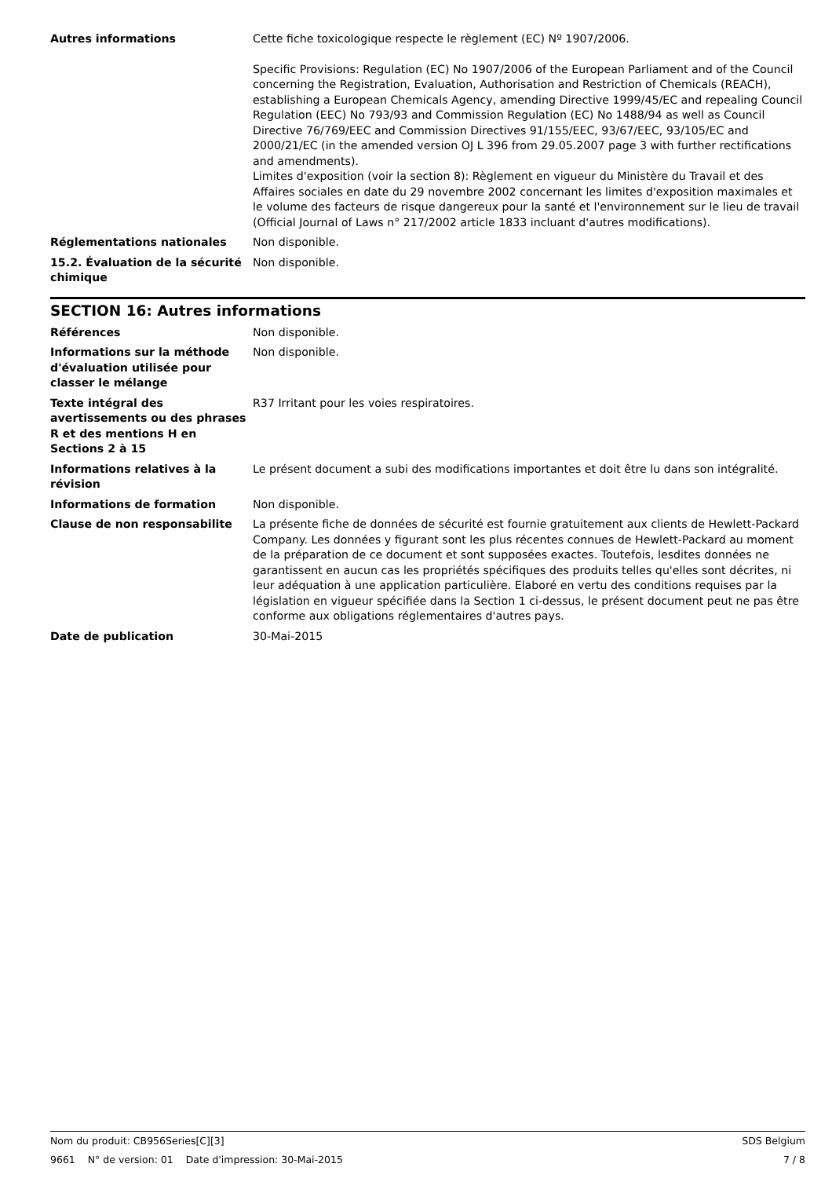Autres informations Cette fiche toxicologique respecte le règlement (EC) Nº 1907/2006.
Specific Provisions: Regulation (EC) No 1907/2006 of the European Parliament and of the Council concerning the Registration, Evaluation, Authorisation and Restriction of Chemicals (REACH), establishing a European Chemicals Agency, amending Directive 1999/45/EC and repealing Council Regulation (EEC) No 793/93 and Commission Regulation (EC) No 1488/94 as well as Council Directive 76/769/EEC and Commission Directives 91/155/EEC, 93/67/EEC, 93/105/EC and 2000/21/EC (in the amended version OJ L 396 from 29.05.2007 page 3 with further rectifications and amendments).
Limites d'exposition (voir la section 8): Règlement en vigueur du Ministère du Travail et des Affaires sociales en date du 29 novembre 2002 concernant les limites d'exposition maximales et le volume des facteurs de risque dangereux pour la santé et l'environnement sur le lieu de travail (Official Journal of Laws n° 217/2002 article 1833 incluant d'autres modifications).
Réglementations nationales Non disponible.
15.2. Évaluation de la sécurité chimique
Non disponible.
SECTION 16: Autres informations
Références Non disponible.
Informations sur la méthode d'évaluation utilisée pour classer le mélange
Non disponible.
Texte intégral des avertissements ou des phrases R et des mentions H en Sections 2 à 15
R37 Irritant pour les voies respiratoires.
Informations relatives à la révision
Le présent document a subi des modifications importantes et doit être lu dans son intégralité.
Informations de formation Non disponible.
Clause de non responsabilite La présente fiche de données de sécurité est fournie gratuitement aux clients de Hewlett-Packard Company. Les données y figurant sont les plus récentes connues de Hewlett-Packard au moment de la préparation de ce document et sont supposées exactes. Toutefois, lesdites données ne garantissent en aucun cas les propriétés spécifiques des produits telles qu'elles sont décrites, ni leur adéquation à une application particulière. Elaboré en vertu des conditions requises par la législation en vigueur spécifiée dans la Section 1 ci-dessus, le présent document peut ne pas être conforme aux obligations réglementaires d'autres pays.
Date de publication 30-Mai-2015
Nom du produit: CB956Series[C][3] SDS Belgium
9661 N° de version: 01 Date d'impression: 30-Mai-2015 7 / 8